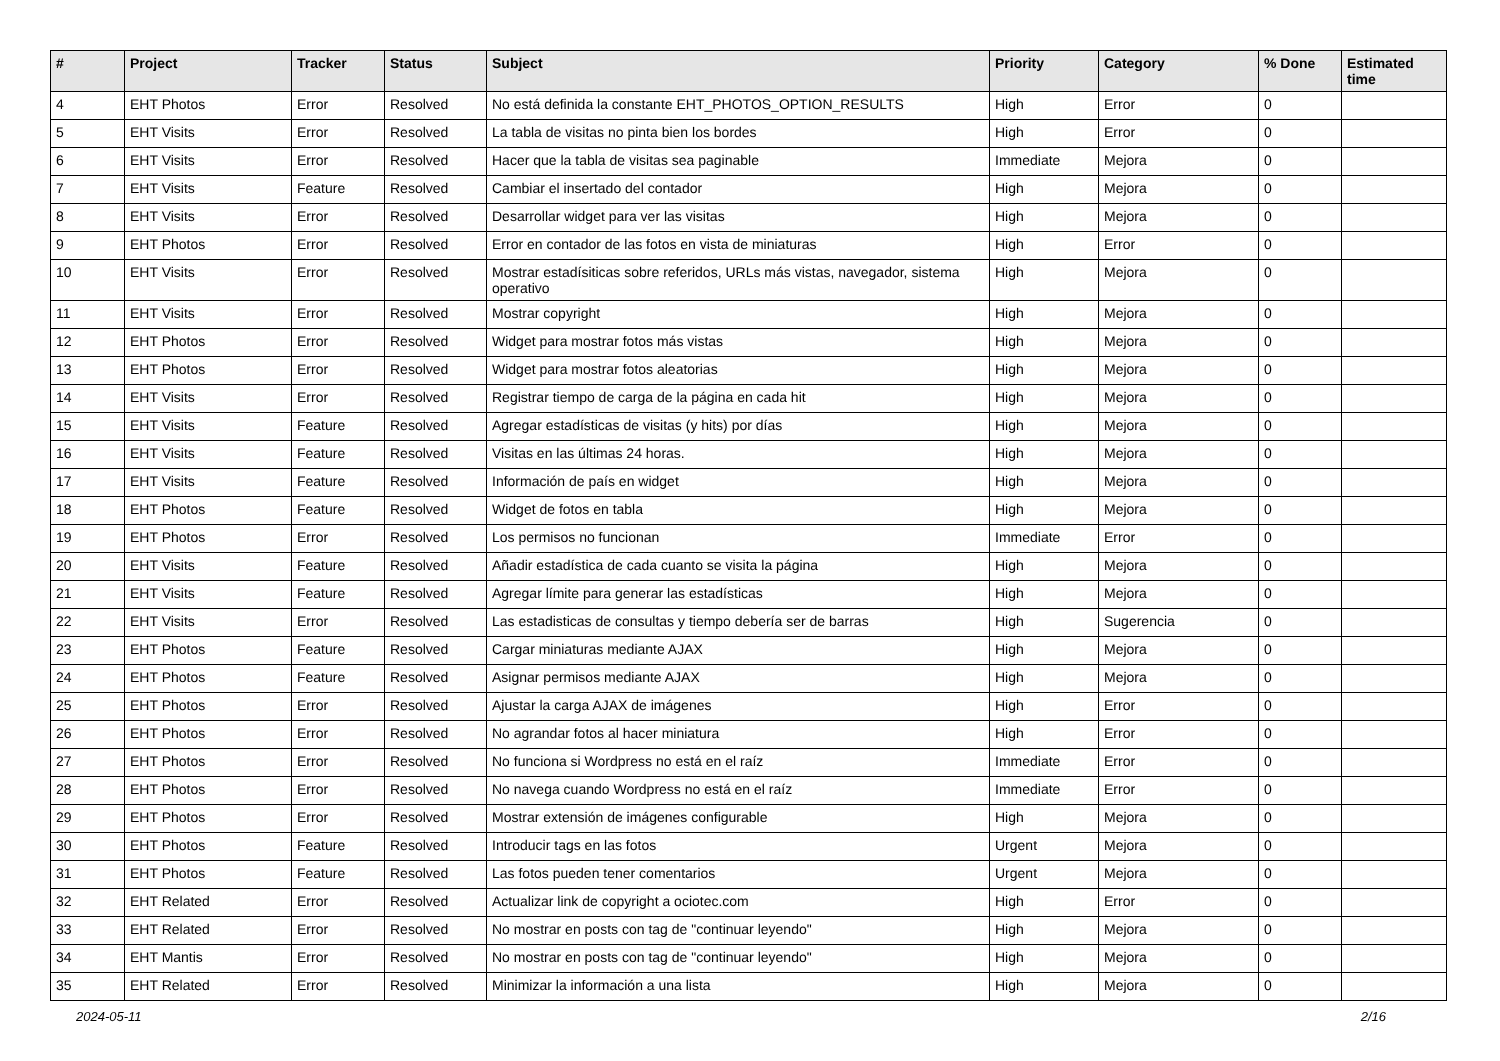| # | Project | Tracker | Status | Subject | Priority | Category | % Done | Estimated time |
| --- | --- | --- | --- | --- | --- | --- | --- | --- |
| 4 | EHT Photos | Error | Resolved | No está definida la constante EHT_PHOTOS_OPTION_RESULTS | High | Error | 0 | |
| 5 | EHT Visits | Error | Resolved | La tabla de visitas no pinta bien los bordes | High | Error | 0 | |
| 6 | EHT Visits | Error | Resolved | Hacer que la tabla de visitas sea paginable | Immediate | Mejora | 0 | |
| 7 | EHT Visits | Feature | Resolved | Cambiar el insertado del contador | High | Mejora | 0 | |
| 8 | EHT Visits | Error | Resolved | Desarrollar widget para ver las visitas | High | Mejora | 0 | |
| 9 | EHT Photos | Error | Resolved | Error en contador de las fotos en vista de miniaturas | High | Error | 0 | |
| 10 | EHT Visits | Error | Resolved | Mostrar estadísiticas sobre referidos, URLs más vistas, navegador, sistema operativo | High | Mejora | 0 | |
| 11 | EHT Visits | Error | Resolved | Mostrar copyright | High | Mejora | 0 | |
| 12 | EHT Photos | Error | Resolved | Widget para mostrar fotos más vistas | High | Mejora | 0 | |
| 13 | EHT Photos | Error | Resolved | Widget para mostrar fotos aleatorias | High | Mejora | 0 | |
| 14 | EHT Visits | Error | Resolved | Registrar tiempo de carga de la página en cada hit | High | Mejora | 0 | |
| 15 | EHT Visits | Feature | Resolved | Agregar estadísticas de visitas (y hits) por días | High | Mejora | 0 | |
| 16 | EHT Visits | Feature | Resolved | Visitas en las últimas 24 horas. | High | Mejora | 0 | |
| 17 | EHT Visits | Feature | Resolved | Información de país en widget | High | Mejora | 0 | |
| 18 | EHT Photos | Feature | Resolved | Widget de fotos en tabla | High | Mejora | 0 | |
| 19 | EHT Photos | Error | Resolved | Los permisos no funcionan | Immediate | Error | 0 | |
| 20 | EHT Visits | Feature | Resolved | Añadir estadística de cada cuanto se visita la página | High | Mejora | 0 | |
| 21 | EHT Visits | Feature | Resolved | Agregar límite para generar las estadísticas | High | Mejora | 0 | |
| 22 | EHT Visits | Error | Resolved | Las estadisticas de consultas y tiempo debería ser de barras | High | Sugerencia | 0 | |
| 23 | EHT Photos | Feature | Resolved | Cargar miniaturas mediante AJAX | High | Mejora | 0 | |
| 24 | EHT Photos | Feature | Resolved | Asignar permisos mediante AJAX | High | Mejora | 0 | |
| 25 | EHT Photos | Error | Resolved | Ajustar la carga AJAX de imágenes | High | Error | 0 | |
| 26 | EHT Photos | Error | Resolved | No agrandar fotos al hacer miniatura | High | Error | 0 | |
| 27 | EHT Photos | Error | Resolved | No funciona si Wordpress no está en el raíz | Immediate | Error | 0 | |
| 28 | EHT Photos | Error | Resolved | No navega cuando Wordpress no está en el raíz | Immediate | Error | 0 | |
| 29 | EHT Photos | Error | Resolved | Mostrar extensión de imágenes configurable | High | Mejora | 0 | |
| 30 | EHT Photos | Feature | Resolved | Introducir tags en las fotos | Urgent | Mejora | 0 | |
| 31 | EHT Photos | Feature | Resolved | Las fotos pueden tener comentarios | Urgent | Mejora | 0 | |
| 32 | EHT Related | Error | Resolved | Actualizar link de copyright a ociotec.com | High | Error | 0 | |
| 33 | EHT Related | Error | Resolved | No mostrar en posts con tag de "continuar leyendo" | High | Mejora | 0 | |
| 34 | EHT Mantis | Error | Resolved | No mostrar en posts con tag de "continuar leyendo" | High | Mejora | 0 | |
| 35 | EHT Related | Error | Resolved | Minimizar la información a una lista | High | Mejora | 0 | |
2024-05-11 2/16